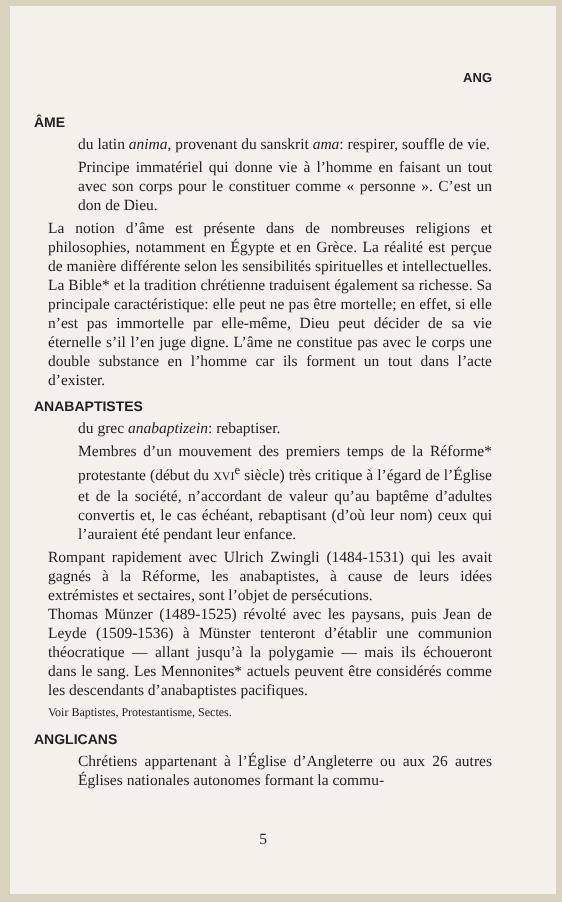ANG
ÂME
du latin anima, provenant du sanskrit ama: respirer, souffle de vie.
Principe immatériel qui donne vie à l’homme en faisant un tout avec son corps pour le constituer comme « personne ». C’est un don de Dieu.
La notion d’âme est présente dans de nombreuses religions et philosophies, notamment en Égypte et en Grèce. La réalité est perçue de manière différente selon les sensibilités spirituelles et intellectuelles. La Bible* et la tradition chrétienne traduisent également sa richesse. Sa principale caractéristique: elle peut ne pas être mortelle; en effet, si elle n’est pas immortelle par elle-même, Dieu peut décider de sa vie éternelle s’il l’en juge digne. L’âme ne constitue pas avec le corps une double substance en l’homme car ils forment un tout dans l’acte d’exister.
ANABAPTISTES
du grec anabaptizein: rebaptiser.
Membres d’un mouvement des premiers temps de la Réforme* protestante (début du XVI<sup>e</sup> siècle) très critique à l’égard de l’Église et de la société, n’accordant de valeur qu’au baptême d’adultes convertis et, le cas échéant, rebaptisant (d’où leur nom) ceux qui l’auraient été pendant leur enfance.
Rompant rapidement avec Ulrich Zwingli (1484-1531) qui les avait gagnés à la Réforme, les anabaptistes, à cause de leurs idées extrémistes et sectaires, sont l’objet de persécutions.
Thomas Münzer (1489-1525) révolté avec les paysans, puis Jean de Leyde (1509-1536) à Münster tenteront d’établir une communion théocratique — allant jusqu’à la polygamie — mais ils échoueront dans le sang. Les Mennonites* actuels peuvent être considérés comme les descendants d’anabaptistes pacifiques.
Voir Baptistes, Protestantisme, Sectes.
ANGLICANS
Chrétiens appartenant à l’Église d’Angleterre ou aux 26 autres Églises nationales autonomes formant la commu-
5